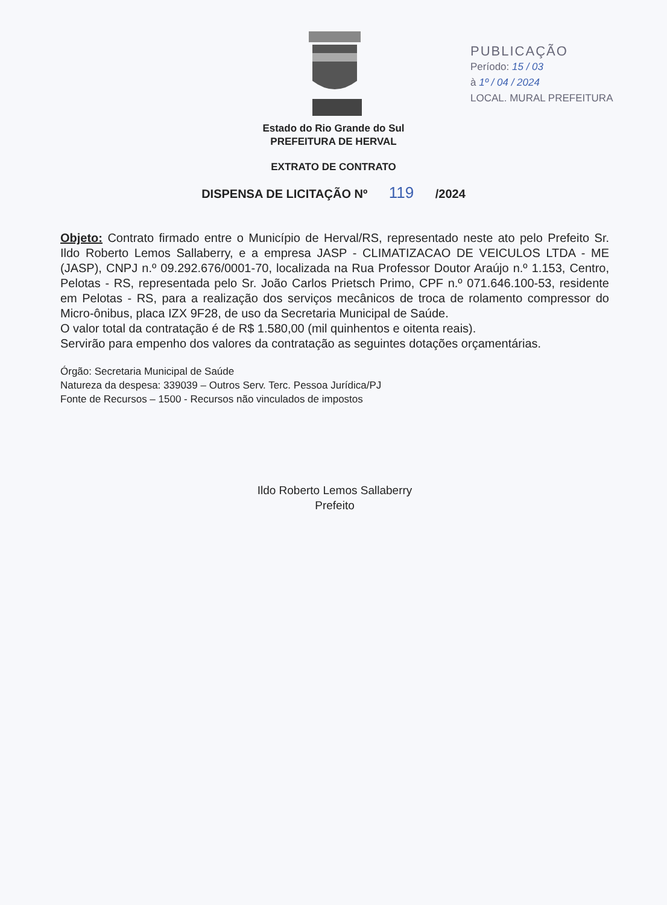PUBLICAÇÃO
Período: 15 / 03
à 1º / 04 / 2024
LOCAL. MURAL PREFEITURA
Estado do Rio Grande do Sul
PREFEITURA DE HERVAL
EXTRATO DE CONTRATO
DISPENSA DE LICITAÇÃO Nº 119 /2024
Objeto: Contrato firmado entre o Município de Herval/RS, representado neste ato pelo Prefeito Sr. Ildo Roberto Lemos Sallaberry, e a empresa JASP - CLIMATIZACAO DE VEICULOS LTDA - ME (JASP), CNPJ n.º 09.292.676/0001-70, localizada na Rua Professor Doutor Araújo n.º 1.153, Centro, Pelotas - RS, representada pelo Sr. João Carlos Prietsch Primo, CPF n.º 071.646.100-53, residente em Pelotas - RS, para a realização dos serviços mecânicos de troca de rolamento compressor do Micro-ônibus, placa IZX 9F28, de uso da Secretaria Municipal de Saúde.
O valor total da contratação é de R$ 1.580,00 (mil quinhentos e oitenta reais).
Servirão para empenho dos valores da contratação as seguintes dotações orçamentárias.
Órgão: Secretaria Municipal de Saúde
Natureza da despesa: 339039 – Outros Serv. Terc. Pessoa Jurídica/PJ
Fonte de Recursos – 1500 - Recursos não vinculados de impostos
Ildo Roberto Lemos Sallaberry
Prefeito